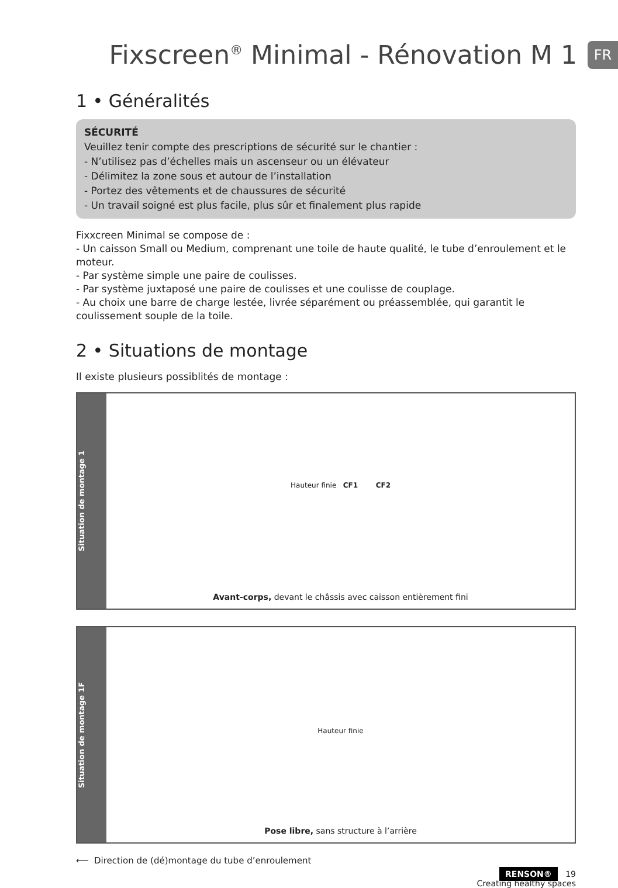Fixscreen<sup>®</sup> Minimal - Rénovation M 1
FR
1 • Généralités
SÉCURITÉ
Veuillez tenir compte des prescriptions de sécurité sur le chantier :
- N’utilisez pas d’échelles mais un ascenseur ou un élévateur
- Délimitez la zone sous et autour de l’installation
- Portez des vêtements et de chaussures de sécurité
- Un travail soigné est plus facile, plus sûr et finalement plus rapide
Fixxcreen Minimal se compose de :
- Un caisson Small ou Medium, comprenant une toile de haute qualité, le tube d’enroulement et le moteur.
- Par système simple une paire de coulisses.
- Par système juxtaposé une paire de coulisses et une coulisse de couplage.
- Au choix une barre de charge lestée, livrée séparément ou préassemblée, qui garantit le coulissement souple de la toile.
2 • Situations de montage
Il existe plusieurs possiblités de montage :
Situation de montage 1
Hauteur finie CF1 CF2
Avant-corps, devant le châssis avec caisson entièrement fini
Situation de montage 1F
Hauteur finie
Pose libre, sans structure à l’arrière
⟵ Direction de (dé)montage du tube d’enroulement
RENSON® 19
Creating healthy spaces